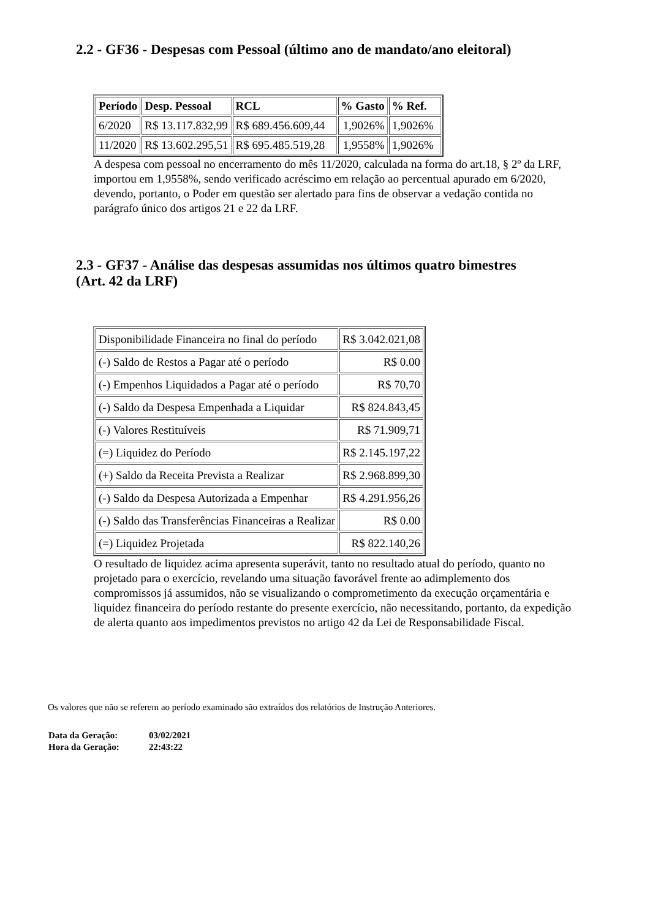2.2 - GF36 - Despesas com Pessoal (último ano de mandato/ano eleitoral)
| Período | Desp. Pessoal | RCL | % Gasto | % Ref. |
| --- | --- | --- | --- | --- |
| 6/2020 | R$ 13.117.832,99 | R$ 689.456.609,44 | 1,9026% | 1,9026% |
| 11/2020 | R$ 13.602.295,51 | R$ 695.485.519,28 | 1,9558% | 1,9026% |
A despesa com pessoal no encerramento do mês 11/2020, calculada na forma do art.18, § 2º da LRF, importou em 1,9558%, sendo verificado acréscimo em relação ao percentual apurado em 6/2020, devendo, portanto, o Poder em questão ser alertado para fins de observar a vedação contida no parágrafo único dos artigos 21 e 22 da LRF.
2.3 - GF37 - Análise das despesas assumidas nos últimos quatro bimestres
(Art. 42 da LRF)
| Disponibilidade Financeira no final do período | R$ 3.042.021,08 |
| (-) Saldo de Restos a Pagar até o período | R$ 0.00 |
| (-) Empenhos Liquidados a Pagar até o período | R$ 70,70 |
| (-) Saldo da Despesa Empenhada a Liquidar | R$ 824.843,45 |
| (-) Valores Restituíveis | R$ 71.909,71 |
| (=) Liquidez do Período | R$ 2.145.197,22 |
| (+) Saldo da Receita Prevista a Realizar | R$ 2.968.899,30 |
| (-) Saldo da Despesa Autorizada a Empenhar | R$ 4.291.956,26 |
| (-) Saldo das Transferências Financeiras a Realizar | R$ 0.00 |
| (=) Liquidez Projetada | R$ 822.140,26 |
O resultado de liquidez acima apresenta superávit, tanto no resultado atual do período, quanto no projetado para o exercício, revelando uma situação favorável frente ao adimplemento dos compromissos já assumidos, não se visualizando o comprometimento da execução orçamentária e liquidez financeira do período restante do presente exercício, não necessitando, portanto, da expedição de alerta quanto aos impedimentos previstos no artigo 42 da Lei de Responsabilidade Fiscal.
Os valores que não se referem ao período examinado são extraídos dos relatórios de Instrução Anteriores.
| Data da Geração: | 03/02/2021 |
| Hora da Geração: | 22:43:22 |